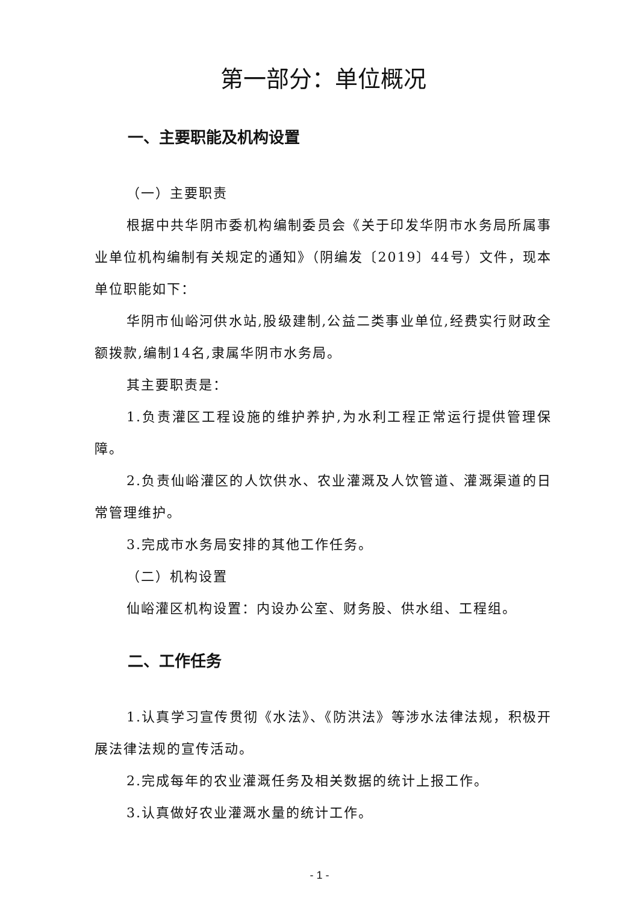第一部分：单位概况
一、主要职能及机构设置
（一）主要职责
根据中共华阴市委机构编制委员会《关于印发华阴市水务局所属事业单位机构编制有关规定的通知》（阴编发〔2019〕44号）文件，现本单位职能如下：
华阴市仙峪河供水站,股级建制,公益二类事业单位,经费实行财政全额拨款,编制14名,隶属华阴市水务局。
其主要职责是：
1.负责灌区工程设施的维护养护,为水利工程正常运行提供管理保障。
2.负责仙峪灌区的人饮供水、农业灌溉及人饮管道、灌溉渠道的日常管理维护。
3.完成市水务局安排的其他工作任务。
（二）机构设置
仙峪灌区机构设置：内设办公室、财务股、供水组、工程组。
二、工作任务
1.认真学习宣传贯彻《水法》、《防洪法》等涉水法律法规，积极开展法律法规的宣传活动。
2.完成每年的农业灌溉任务及相关数据的统计上报工作。
3.认真做好农业灌溉水量的统计工作。
- 1 -